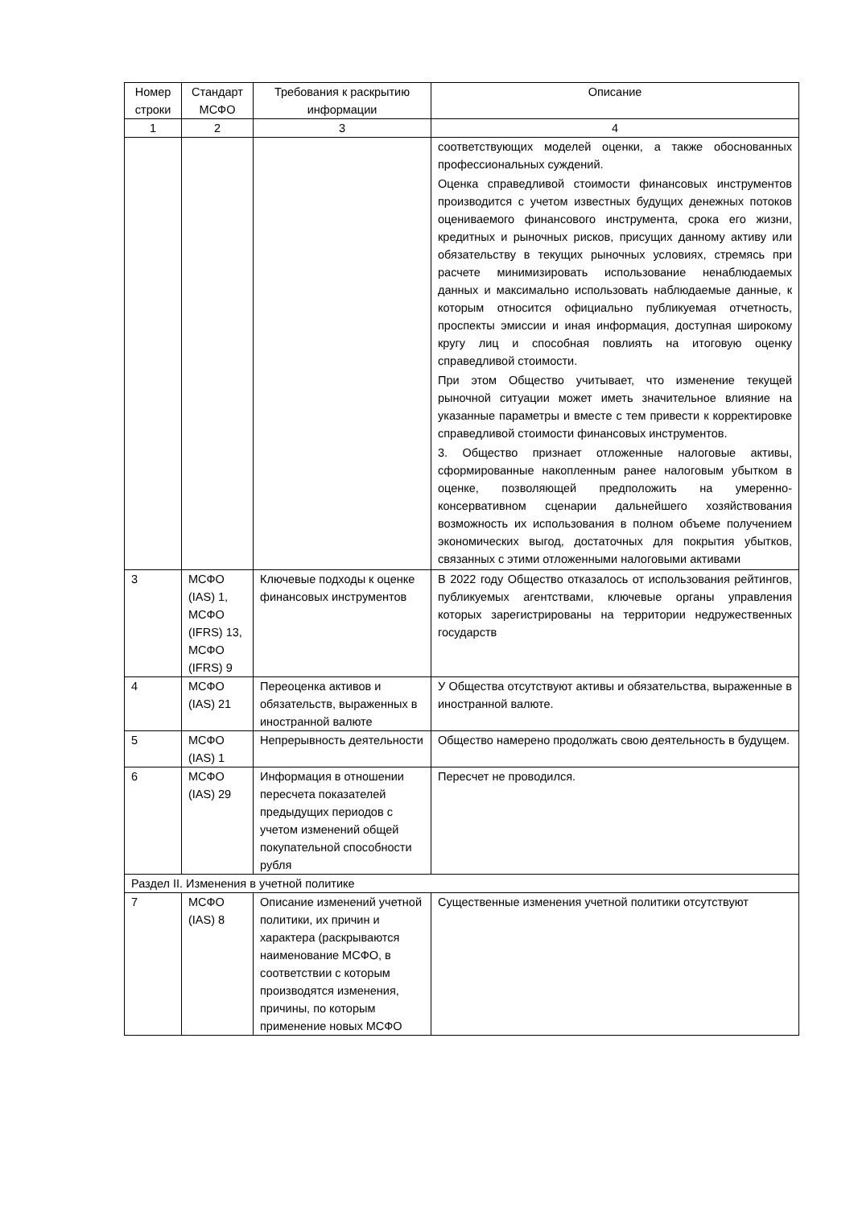| Номер строки | Стандарт МСФО | Требования к раскрытию информации | Описание |
| --- | --- | --- | --- |
| 1 | 2 | 3 | 4 |
| | | | соответствующих моделей оценки, а также обоснованных профессиональных суждений. Оценка справедливой стоимости финансовых инструментов производится с учетом известных будущих денежных потоков оцениваемого финансового инструмента, срока его жизни, кредитных и рыночных рисков, присущих данному активу или обязательству в текущих рыночных условиях, стремясь при расчете минимизировать использование ненаблюдаемых данных и максимально использовать наблюдаемые данные, к которым относится официально публикуемая отчетность, проспекты эмиссии и иная информация, доступная широкому кругу лиц и способная повлиять на итоговую оценку справедливой стоимости. При этом Общество учитывает, что изменение текущей рыночной ситуации может иметь значительное влияние на указанные параметры и вместе с тем привести к корректировке справедливой стоимости финансовых инструментов. 3. Общество признает отложенные налоговые активы, сформированные накопленным ранее налоговым убытком в оценке, позволяющей предположить на умеренно-консервативном сценарии дальнейшего хозяйствования возможность их использования в полном объеме получением экономических выгод, достаточных для покрытия убытков, связанных с этими отложенными налоговыми активами |
| 3 | МСФО (IAS) 1, МСФО (IFRS) 13, МСФО (IFRS) 9 | Ключевые подходы к оценке финансовых инструментов | В 2022 году Общество отказалось от использования рейтингов, публикуемых агентствами, ключевые органы управления которых зарегистрированы на территории недружественных государств |
| 4 | МСФО (IAS) 21 | Переоценка активов и обязательств, выраженных в иностранной валюте | У Общества отсутствуют активы и обязательства, выраженные в иностранной валюте. |
| 5 | МСФО (IAS) 1 | Непрерывность деятельности | Общество намерено продолжать свою деятельность в будущем. |
| 6 | МСФО (IAS) 29 | Информация в отношении пересчета показателей предыдущих периодов с учетом изменений общей покупательной способности рубля | Пересчет не проводился. |
| Раздел II. Изменения в учетной политике | | | |
| 7 | МСФО (IAS) 8 | Описание изменений учетной политики, их причин и характера (раскрываются наименование МСФО, в соответствии с которым производятся изменения, причины, по которым применение новых МСФО | Существенные изменения учетной политики отсутствуют |